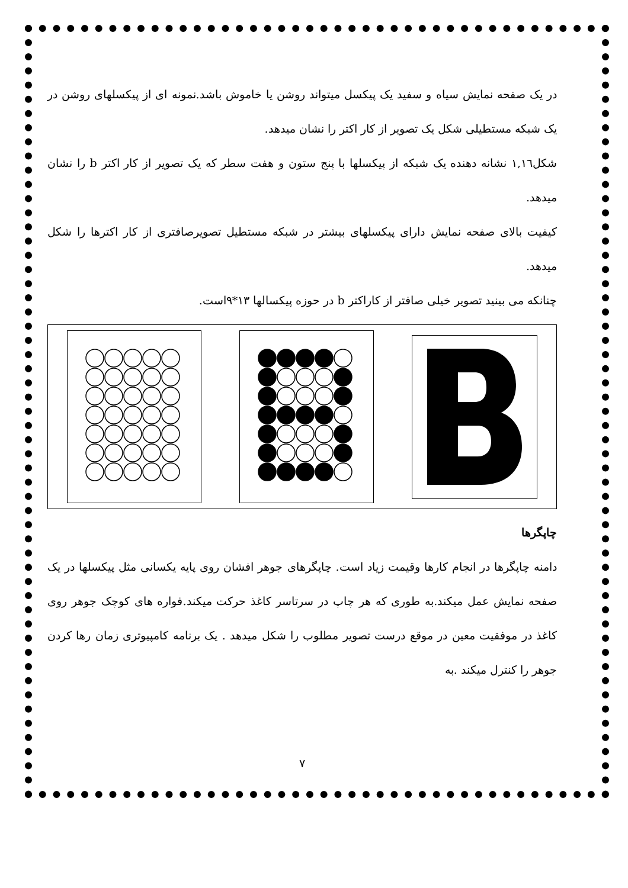در یک صفحه نمایش سیاه و سفید یک پیکسل میتواند روشن یا خاموش باشد.نمونه ای از پیکسلهای روشن در یک شبکه مستطیلی شکل یک تصویر از کار اکتر را نشان میدهد.
شکل۱,۱٦ نشانه دهنده یک شبکه از پیکسلها با پنج ستون و هفت سطر که یک تصویر از کار اکتر b را نشان میدهد.
کیفیت بالای صفحه نمایش دارای پیکسلهای بیشتر در شبکه مستطیل تصویرصافتری از کار اکترها را شکل میدهد.
چنانکه می بینید تصویر خیلی صافتر از کاراکتر b در حوزه پیکسالها ۱۳*۹است.
چاپگرها
دامنه چاپگرها در انجام کارها وقیمت زیاد است. چاپگرهای جوهر افشان روی پایه یکسانی مثل پیکسلها در یک صفحه نمایش عمل میکند.به طوری که هر چاپ در سرتاسر کاغذ حرکت میکند.فواره های کوچک جوهر روی کاغذ در موفقیت معین در موقع درست تصویر مطلوب را شکل میدهد . یک برنامه کامپیوتری زمان رها کردن جوهر را کنترل میکند .به
۷